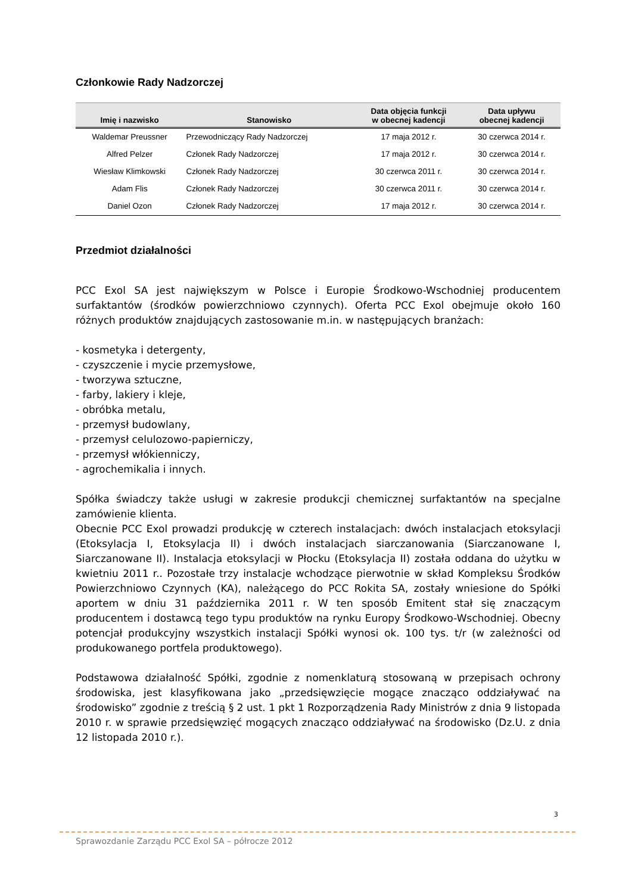Członkowie Rady Nadzorczej
| Imię i nazwisko | Stanowisko | Data objęcia funkcji w obecnej kadencji | Data upływu obecnej kadencji |
| --- | --- | --- | --- |
| Waldemar Preussner | Przewodniczący Rady Nadzorczej | 17 maja 2012 r. | 30 czerwca 2014 r. |
| Alfred Pelzer | Członek Rady Nadzorczej | 17 maja 2012 r. | 30 czerwca 2014 r. |
| Wiesław Klimkowski | Członek Rady Nadzorczej | 30 czerwca 2011 r. | 30 czerwca 2014 r. |
| Adam Flis | Członek Rady Nadzorczej | 30 czerwca 2011 r. | 30 czerwca 2014 r. |
| Daniel Ozon | Członek Rady Nadzorczej | 17 maja 2012 r. | 30 czerwca 2014 r. |
Przedmiot działalności
PCC Exol SA jest największym w Polsce i Europie Środkowo-Wschodniej producentem surfaktantów (środków powierzchniowo czynnych). Oferta PCC Exol obejmuje około 160 różnych produktów znajdujących zastosowanie m.in. w następujących branżach:
- kosmetyka i detergenty,
- czyszczenie i mycie przemysłowe,
- tworzywa sztuczne,
- farby, lakiery i kleje,
- obróbka metalu,
- przemysł budowlany,
- przemysł celulozowo-papierniczy,
- przemysł włókienniczy,
- agrochemikalia i innych.
Spółka świadczy także usługi w zakresie produkcji chemicznej surfaktantów na specjalne zamówienie klienta.
Obecnie PCC Exol prowadzi produkcję w czterech instalacjach: dwóch instalacjach etoksylacji (Etoksylacja I, Etoksylacja II) i dwóch instalacjach siarczanowania (Siarczanowane I, Siarczanowane II). Instalacja etoksylacji w Płocku (Etoksylacja II) została oddana do użytku w kwietniu 2011 r.. Pozostałe trzy instalacje wchodzące pierwotnie w skład Kompleksu Środków Powierzchniowo Czynnych (KA), należącego do PCC Rokita SA, zostały wniesione do Spółki aportem w dniu 31 października 2011 r. W ten sposób Emitent stał się znaczącym producentem i dostawcą tego typu produktów na rynku Europy Środkowo-Wschodniej. Obecny potencjał produkcyjny wszystkich instalacji Spółki wynosi ok. 100 tys. t/r (w zależności od produkowanego portfela produktowego).
Podstawowa działalność Spółki, zgodnie z nomenklaturą stosowaną w przepisach ochrony środowiska, jest klasyfikowana jako „przedsięwzięcie mogące znacząco oddziaływać na środowisko” zgodnie z treścią § 2 ust. 1 pkt 1 Rozporządzenia Rady Ministrów z dnia 9 listopada 2010 r. w sprawie przedsięwzięć mogących znacząco oddziaływać na środowisko (Dz.U. z dnia 12 listopada 2010 r.).
3
Sprawozdanie Zarządu PCC Exol SA – półrocze 2012